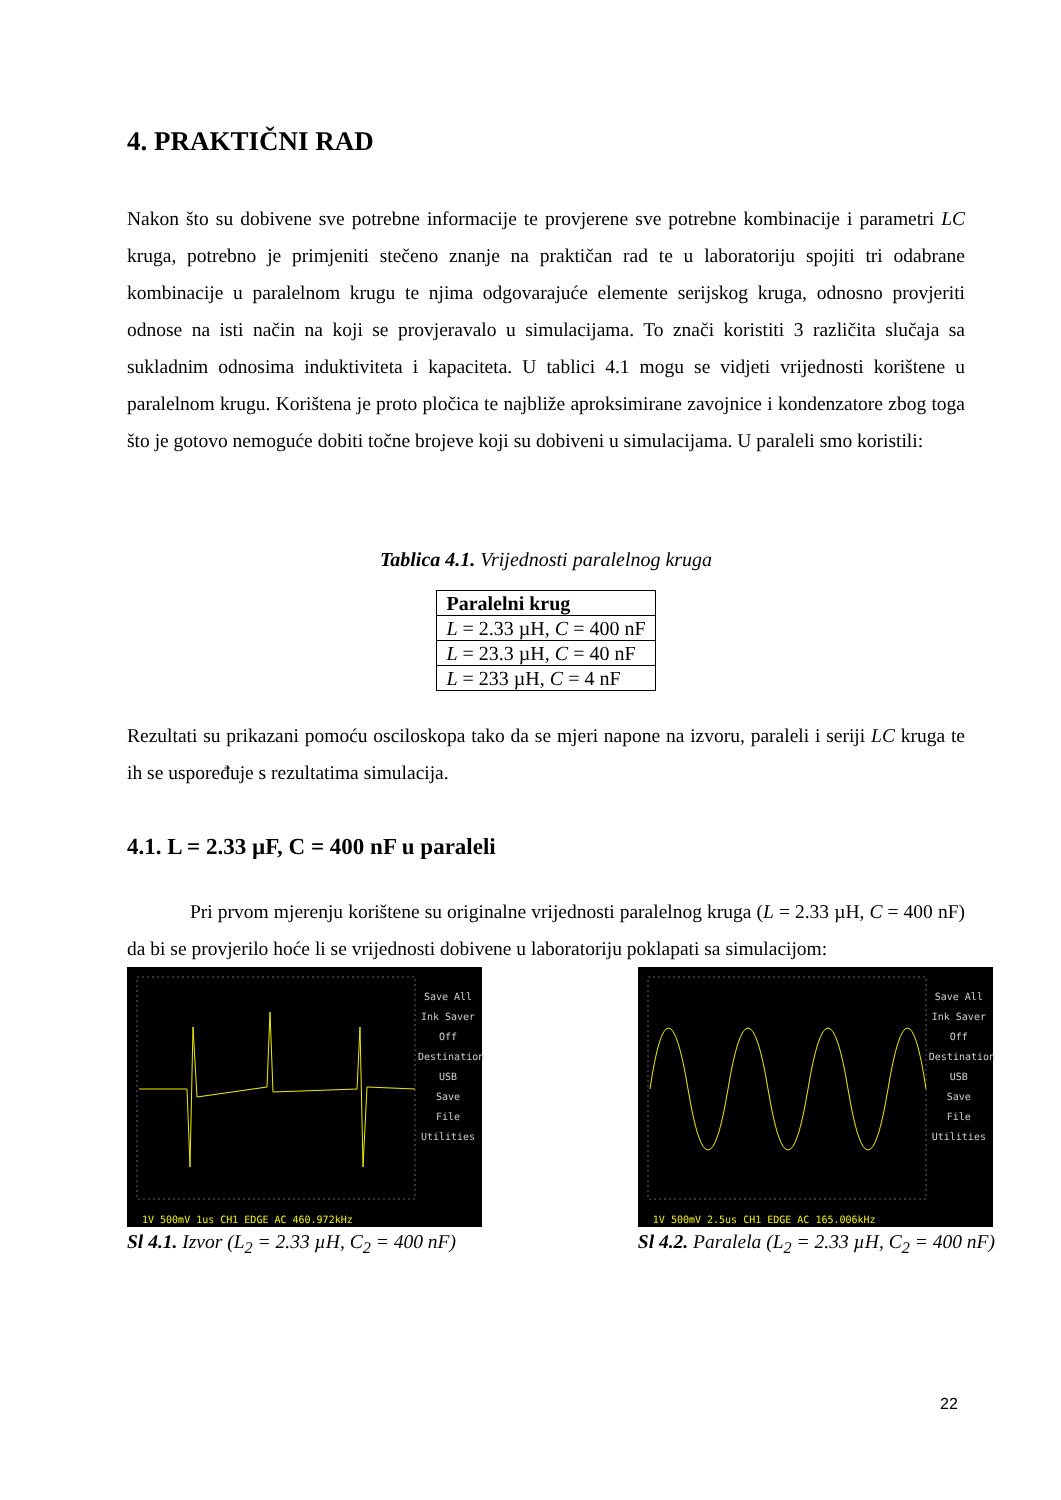4. PRAKTIČNI RAD
Nakon što su dobivene sve potrebne informacije te provjerene sve potrebne kombinacije i parametri LC kruga, potrebno je primjeniti stečeno znanje na praktičan rad te u laboratoriju spojiti tri odabrane kombinacije u paralelnom krugu te njima odgovarajuće elemente serijskog kruga, odnosno provjeriti odnose na isti način na koji se provjeravalo u simulacijama. To znači koristiti 3 različita slučaja sa sukladnim odnosima induktiviteta i kapaciteta. U tablici 4.1 mogu se vidjeti vrijednosti korištene u paralelnom krugu. Korištena je proto pločica te najbliže aproksimirane zavojnice i kondenzatore zbog toga što je gotovo nemoguće dobiti točne brojeve koji su dobiveni u simulacijama. U paraleli smo koristili:
Tablica 4.1. Vrijednosti paralelnog kruga
| Paralelni krug |
| --- |
| L = 2.33 µH, C = 400 nF |
| L = 23.3 µH, C = 40 nF |
| L = 233 µH, C = 4 nF |
Rezultati su prikazani pomoću osciloskopa tako da se mjeri napone na izvoru, paraleli i seriji LC kruga te ih se uspoređuje s rezultatima simulacija.
4.1. L = 2.33 µF, C = 400 nF u paraleli
Pri prvom mjerenju korištene su originalne vrijednosti paralelnog kruga (L = 2.33 µH, C = 400 nF) da bi se provjerilo hoće li se vrijednosti dobivene u laboratoriju poklapati sa simulacijom:
Save All
Ink Saver Off
Destination USB
Save
File Utilities
1V 500mV 1us CH1 EDGE AC 460.972kHz
Sl 4.1. Izvor (L<sub>2</sub> = 2.33 µH, C<sub>2</sub> = 400 nF)
Save All
Ink Saver Off
Destination USB
Save
File Utilities
1V 500mV 2.5us CH1 EDGE AC 165.006kHz
Sl 4.2. Paralela (L<sub>2</sub> = 2.33 µH, C<sub>2</sub> = 400 nF)
22